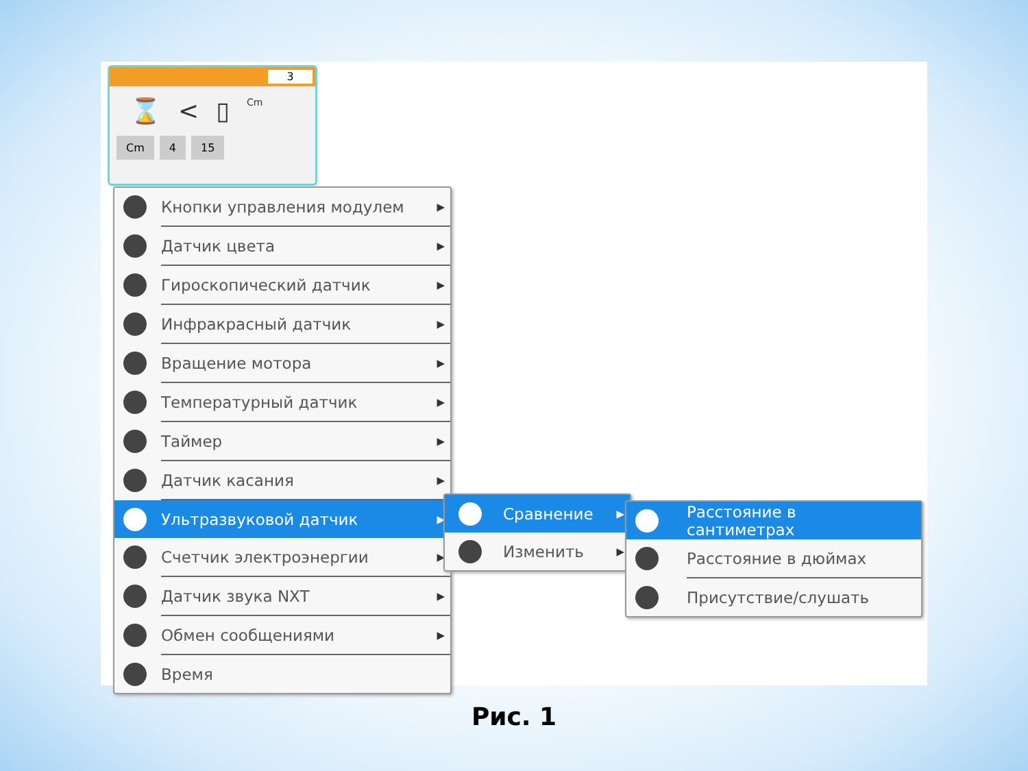3
⌛ < ▯ Cm
Cm 4 15
Кнопки управления модулем ▶
Датчик цвета ▶
Гироскопический датчик ▶
Инфракрасный датчик ▶
Вращение мотора ▶
Температурный датчик ▶
Таймер ▶
Датчик касания ▶
Ультразвуковой датчик ▶
Счетчик электроэнергии ▶
Датчик звука NXT ▶
Обмен сообщениями ▶
Время
Сравнение ▶
Изменить ▶
Расстояние в сантиметрах
Расстояние в дюймах
Присутствие/слушать
Рис. 1